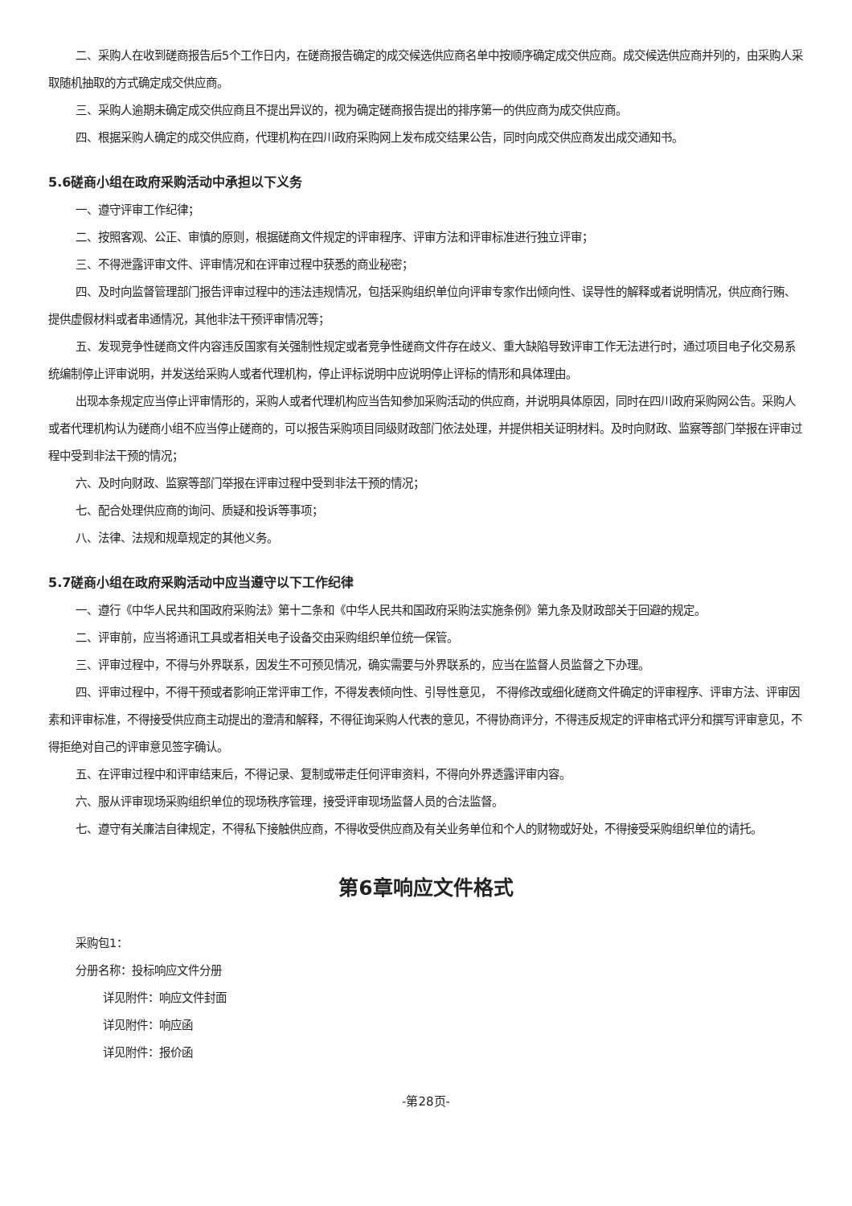二、采购人在收到磋商报告后5个工作日内，在磋商报告确定的成交候选供应商名单中按顺序确定成交供应商。成交候选供应商并列的，由采购人采取随机抽取的方式确定成交供应商。
三、采购人逾期未确定成交供应商且不提出异议的，视为确定磋商报告提出的排序第一的供应商为成交供应商。
四、根据采购人确定的成交供应商，代理机构在四川政府采购网上发布成交结果公告，同时向成交供应商发出成交通知书。
5.6磋商小组在政府采购活动中承担以下义务
一、遵守评审工作纪律；
二、按照客观、公正、审慎的原则，根据磋商文件规定的评审程序、评审方法和评审标准进行独立评审；
三、不得泄露评审文件、评审情况和在评审过程中获悉的商业秘密；
四、及时向监督管理部门报告评审过程中的违法违规情况，包括采购组织单位向评审专家作出倾向性、误导性的解释或者说明情况，供应商行贿、提供虚假材料或者串通情况，其他非法干预评审情况等；
五、发现竞争性磋商文件内容违反国家有关强制性规定或者竞争性磋商文件存在歧义、重大缺陷导致评审工作无法进行时，通过项目电子化交易系统编制停止评审说明，并发送给采购人或者代理机构，停止评标说明中应说明停止评标的情形和具体理由。
出现本条规定应当停止评审情形的，采购人或者代理机构应当告知参加采购活动的供应商，并说明具体原因，同时在四川政府采购网公告。采购人或者代理机构认为磋商小组不应当停止磋商的，可以报告采购项目同级财政部门依法处理，并提供相关证明材料。及时向财政、监察等部门举报在评审过程中受到非法干预的情况；
六、及时向财政、监察等部门举报在评审过程中受到非法干预的情况；
七、配合处理供应商的询问、质疑和投诉等事项；
八、法律、法规和规章规定的其他义务。
5.7磋商小组在政府采购活动中应当遵守以下工作纪律
一、遵行《中华人民共和国政府采购法》第十二条和《中华人民共和国政府采购法实施条例》第九条及财政部关于回避的规定。
二、评审前，应当将通讯工具或者相关电子设备交由采购组织单位统一保管。
三、评审过程中，不得与外界联系，因发生不可预见情况，确实需要与外界联系的，应当在监督人员监督之下办理。
四、评审过程中，不得干预或者影响正常评审工作，不得发表倾向性、引导性意见， 不得修改或细化磋商文件确定的评审程序、评审方法、评审因素和评审标准，不得接受供应商主动提出的澄清和解释，不得征询采购人代表的意见，不得协商评分，不得违反规定的评审格式评分和撰写评审意见，不得拒绝对自己的评审意见签字确认。
五、在评审过程中和评审结束后，不得记录、复制或带走任何评审资料，不得向外界透露评审内容。
六、服从评审现场采购组织单位的现场秩序管理，接受评审现场监督人员的合法监督。
七、遵守有关廉洁自律规定，不得私下接触供应商，不得收受供应商及有关业务单位和个人的财物或好处，不得接受采购组织单位的请托。
第6章响应文件格式
采购包1：
分册名称：投标响应文件分册
详见附件：响应文件封面
详见附件：响应函
详见附件：报价函
-第28页-